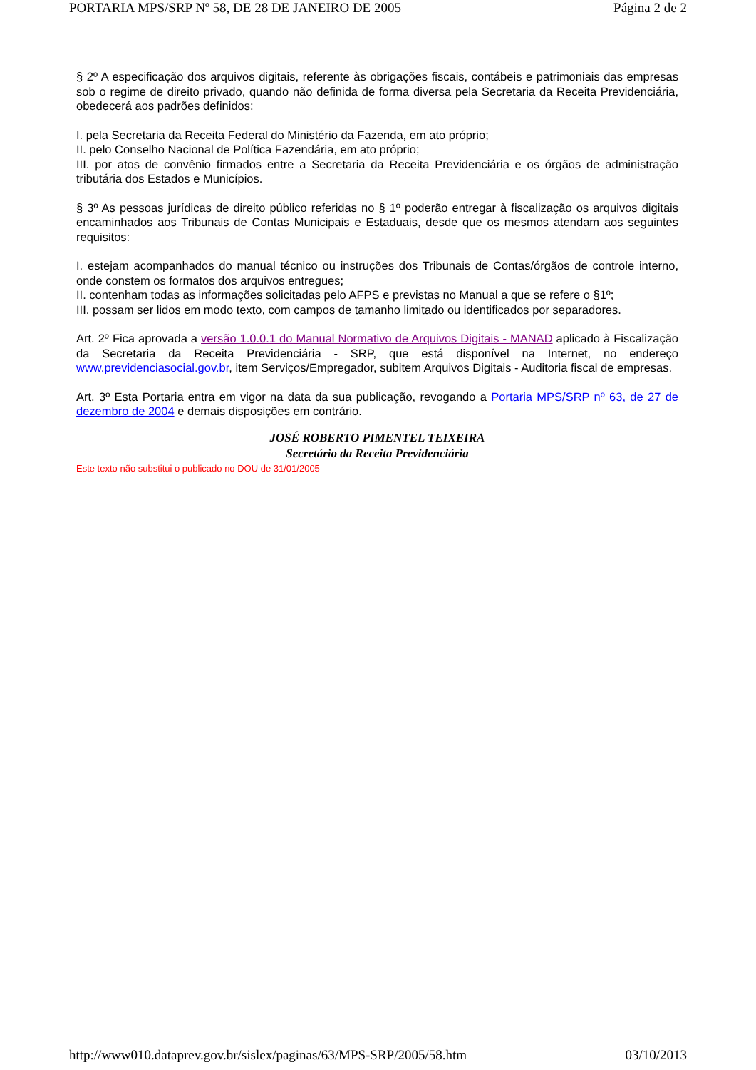PORTARIA MPS/SRP Nº 58, DE 28 DE JANEIRO DE 2005 Página 2 de 2
§ 2º A especificação dos arquivos digitais, referente às obrigações fiscais, contábeis e patrimoniais das empresas sob o regime de direito privado, quando não definida de forma diversa pela Secretaria da Receita Previdenciária, obedecerá aos padrões definidos:
I. pela Secretaria da Receita Federal do Ministério da Fazenda, em ato próprio;
II. pelo Conselho Nacional de Política Fazendária, em ato próprio;
III. por atos de convênio firmados entre a Secretaria da Receita Previdenciária e os órgãos de administração tributária dos Estados e Municípios.
§ 3º As pessoas jurídicas de direito público referidas no § 1º poderão entregar à fiscalização os arquivos digitais encaminhados aos Tribunais de Contas Municipais e Estaduais, desde que os mesmos atendam aos seguintes requisitos:
I. estejam acompanhados do manual técnico ou instruções dos Tribunais de Contas/órgãos de controle interno, onde constem os formatos dos arquivos entregues;
II. contenham todas as informações solicitadas pelo AFPS e previstas no Manual a que se refere o §1º;
III. possam ser lidos em modo texto, com campos de tamanho limitado ou identificados por separadores.
Art. 2º Fica aprovada a versão 1.0.0.1 do Manual Normativo de Arquivos Digitais - MANAD aplicado à Fiscalização da Secretaria da Receita Previdenciária - SRP, que está disponível na Internet, no endereço www.previdenciasocial.gov.br, item Serviços/Empregador, subitem Arquivos Digitais - Auditoria fiscal de empresas.
Art. 3º Esta Portaria entra em vigor na data da sua publicação, revogando a Portaria MPS/SRP nº 63, de 27 de dezembro de 2004 e demais disposições em contrário.
JOSÉ ROBERTO PIMENTEL TEIXEIRA
Secretário da Receita Previdenciária
Este texto não substitui o publicado no DOU de 31/01/2005
http://www010.dataprev.gov.br/sislex/paginas/63/MPS-SRP/2005/58.htm 03/10/2013